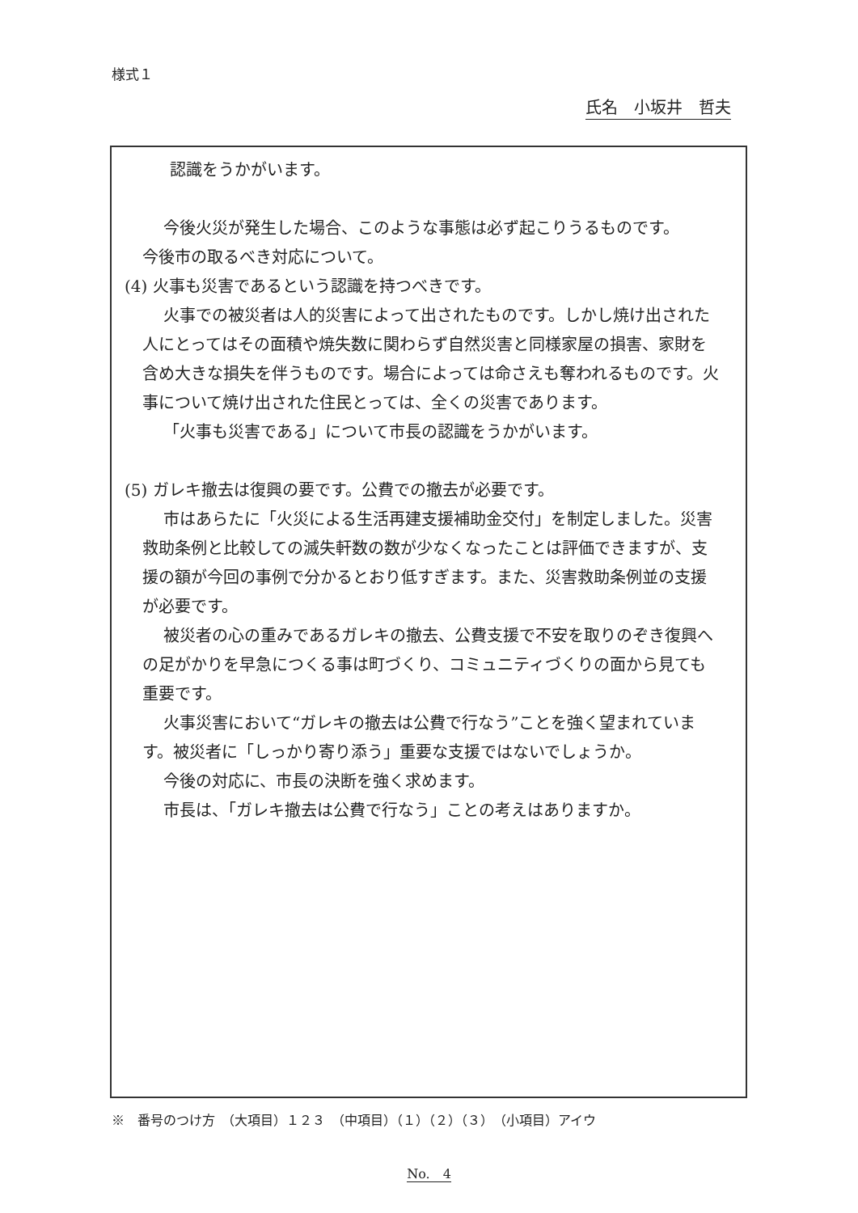様式１
氏名　小坂井　哲夫
認識をうかがいます。
今後火災が発生した場合、このような事態は必ず起こりうるものです。
今後市の取るべき対応について。
(4) 火事も災害であるという認識を持つべきです。
火事での被災者は人的災害によって出されたものです。しかし焼け出された人にとってはその面積や焼失数に関わらず自然災害と同様家屋の損害、家財を含め大きな損失を伴うものです。場合によっては命さえも奪われるものです。火事について焼け出された住民とっては、全くの災害であります。
「火事も災害である」について市長の認識をうかがいます。
(5) ガレキ撤去は復興の要です。公費での撤去が必要です。
市はあらたに「火災による生活再建支援補助金交付」を制定しました。災害救助条例と比較しての滅失軒数の数が少なくなったことは評価できますが、支援の額が今回の事例で分かるとおり低すぎます。また、災害救助条例並の支援が必要です。
被災者の心の重みであるガレキの撤去、公費支援で不安を取りのぞき復興への足がかりを早急につくる事は町づくり、コミュニティづくりの面から見ても重要です。
火事災害において“ガレキの撤去は公費で行なう”ことを強く望まれています。被災者に「しっかり寄り添う」重要な支援ではないでしょうか。
今後の対応に、市長の決断を強く求めます。
市長は、「ガレキ撤去は公費で行なう」ことの考えはありますか。
※　番号のつけ方　（大項目）１２３　（中項目）（１）（２）（３）　（小項目）アイウ
No.　4